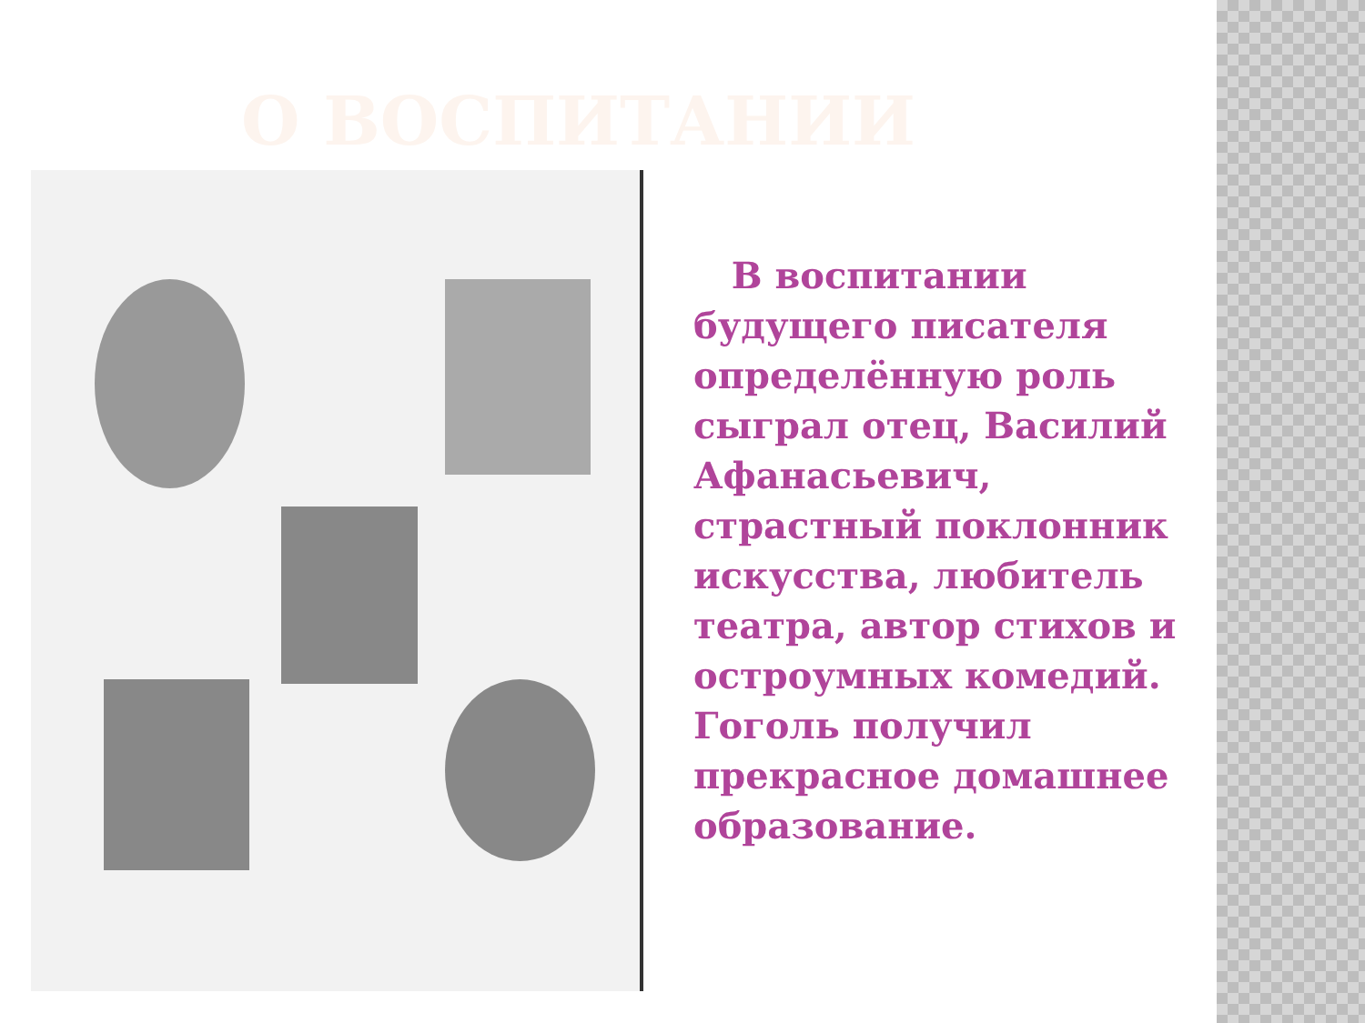О ВОСПИТАНИИ
В воспитании будущего писателя определённую роль сыграл отец, Василий Афанасьевич, страстный поклонник искусства, любитель театра, автор стихов и остроумных комедий. Гоголь получил прекрасное домашнее образование.